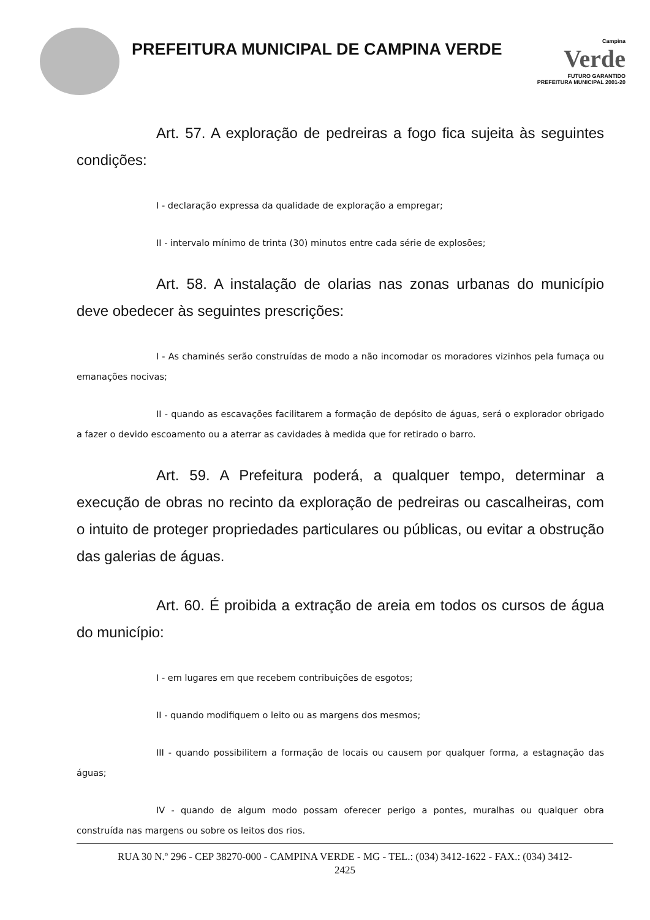PREFEITURA MUNICIPAL DE CAMPINA VERDE
Campina
Verde
FUTURO GARANTIDO
PREFEITURA MUNICIPAL 2001-20
Art. 57. A exploração de pedreiras a fogo fica sujeita às seguintes condições:
I - declaração expressa da qualidade de exploração a empregar;
II - intervalo mínimo de trinta (30) minutos entre cada série de explosões;
Art. 58. A instalação de olarias nas zonas urbanas do município deve obedecer às seguintes prescrições:
I - As chaminés serão construídas de modo a não incomodar os moradores vizinhos pela fumaça ou emanações nocivas;
II - quando as escavações facilitarem a formação de depósito de águas, será o explorador obrigado a fazer o devido escoamento ou a aterrar as cavidades à medida que for retirado o barro.
Art. 59. A Prefeitura poderá, a qualquer tempo, determinar a execução de obras no recinto da exploração de pedreiras ou cascalheiras, com o intuito de proteger propriedades particulares ou públicas, ou evitar a obstrução das galerias de águas.
Art. 60. É proibida a extração de areia em todos os cursos de água do município:
I - em lugares em que recebem contribuições de esgotos;
II - quando modifiquem o leito ou as margens dos mesmos;
III - quando possibilitem a formação de locais ou causem por qualquer forma, a estagnação das águas;
IV - quando de algum modo possam oferecer perigo a pontes, muralhas ou qualquer obra construída nas margens ou sobre os leitos dos rios.
RUA 30 N.º 296 - CEP 38270-000 - CAMPINA VERDE - MG - TEL.: (034) 3412-1622 - FAX.: (034) 3412-
2425